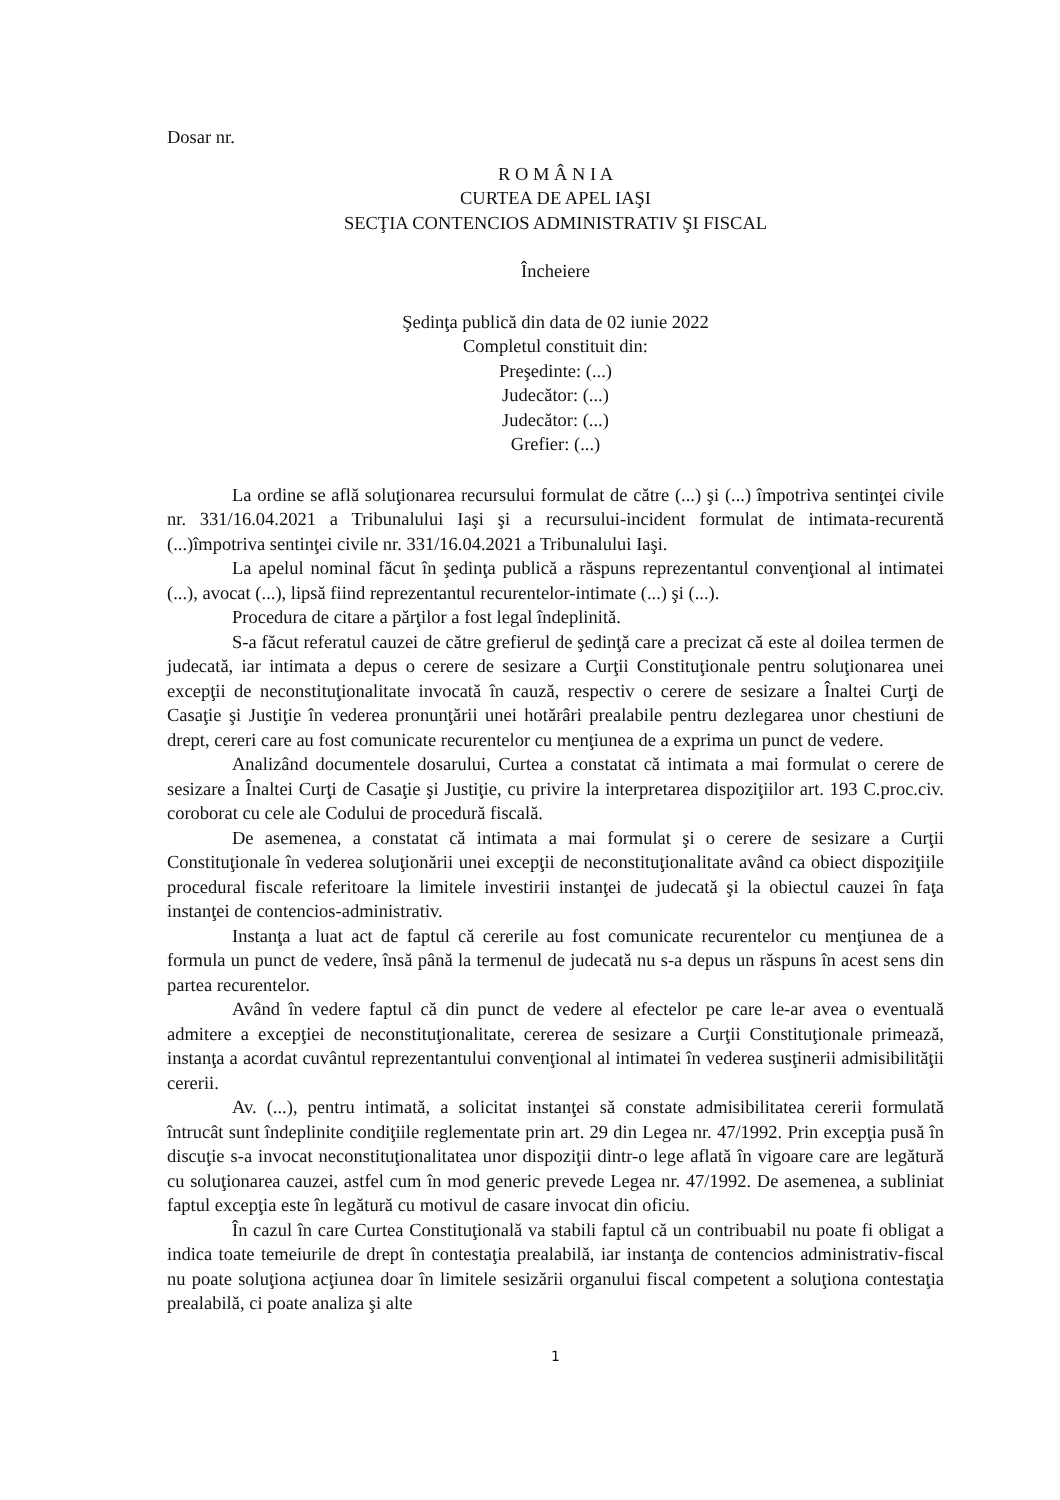Dosar nr.
R O M Â N I A
CURTEA DE APEL IAŞI
SECŢIA CONTENCIOS ADMINISTRATIV ŞI FISCAL
Încheiere
Şedinţa publică din data de 02 iunie 2022
Completul constituit din:
Preşedinte: (...)
Judecător: (...)
Judecător: (...)
Grefier: (...)
La ordine se află soluţionarea recursului formulat de către (...) şi (...) împotriva sentinţei civile nr. 331/16.04.2021 a Tribunalului Iaşi şi a recursului-incident formulat de intimata-recurentă (...)împotriva sentinţei civile nr. 331/16.04.2021 a Tribunalului Iaşi.
La apelul nominal făcut în şedinţa publică a răspuns reprezentantul convenţional al intimatei (...), avocat (...), lipsă fiind reprezentantul recurentelor-intimate (...) şi (...).
Procedura de citare a părţilor a fost legal îndeplinită.
S-a făcut referatul cauzei de către grefierul de şedinţă care a precizat că este al doilea termen de judecată, iar intimata a depus o cerere de sesizare a Curţii Constituţionale pentru soluţionarea unei excepţii de neconstituţionalitate invocată în cauză, respectiv o cerere de sesizare a Înaltei Curţi de Casaţie şi Justiţie în vederea pronunţării unei hotărâri prealabile pentru dezlegarea unor chestiuni de drept, cereri care au fost comunicate recurentelor cu menţiunea de a exprima un punct de vedere.
Analizând documentele dosarului, Curtea a constatat că intimata a mai formulat o cerere de sesizare a Înaltei Curţi de Casaţie şi Justiţie, cu privire la interpretarea dispoziţiilor art. 193 C.proc.civ. coroborat cu cele ale Codului de procedură fiscală.
De asemenea, a constatat că intimata a mai formulat şi o cerere de sesizare a Curţii Constituţionale în vederea soluţionării unei excepţii de neconstituţionalitate având ca obiect dispoziţiile procedural fiscale referitoare la limitele investirii instanţei de judecată şi la obiectul cauzei în faţa instanţei de contencios-administrativ.
Instanţa a luat act de faptul că cererile au fost comunicate recurentelor cu menţiunea de a formula un punct de vedere, însă până la termenul de judecată nu s-a depus un răspuns în acest sens din partea recurentelor.
Având în vedere faptul că din punct de vedere al efectelor pe care le-ar avea o eventuală admitere a excepţiei de neconstituţionalitate, cererea de sesizare a Curţii Constituţionale primează, instanţa a acordat cuvântul reprezentantului convenţional al intimatei în vederea susţinerii admisibilităţii cererii.
Av. (...), pentru intimată, a solicitat instanţei să constate admisibilitatea cererii formulată întrucât sunt îndeplinite condiţiile reglementate prin art. 29 din Legea nr. 47/1992. Prin excepţia pusă în discuţie s-a invocat neconstituţionalitatea unor dispoziţii dintr-o lege aflată în vigoare care are legătură cu soluţionarea cauzei, astfel cum în mod generic prevede Legea nr. 47/1992. De asemenea, a subliniat faptul excepţia este în legătură cu motivul de casare invocat din oficiu.
În cazul în care Curtea Constituţională va stabili faptul că un contribuabil nu poate fi obligat a indica toate temeiurile de drept în contestaţia prealabilă, iar instanţa de contencios administrativ-fiscal nu poate soluţiona acţiunea doar în limitele sesizării organului fiscal competent a soluţiona contestaţia prealabilă, ci poate analiza şi alte
1